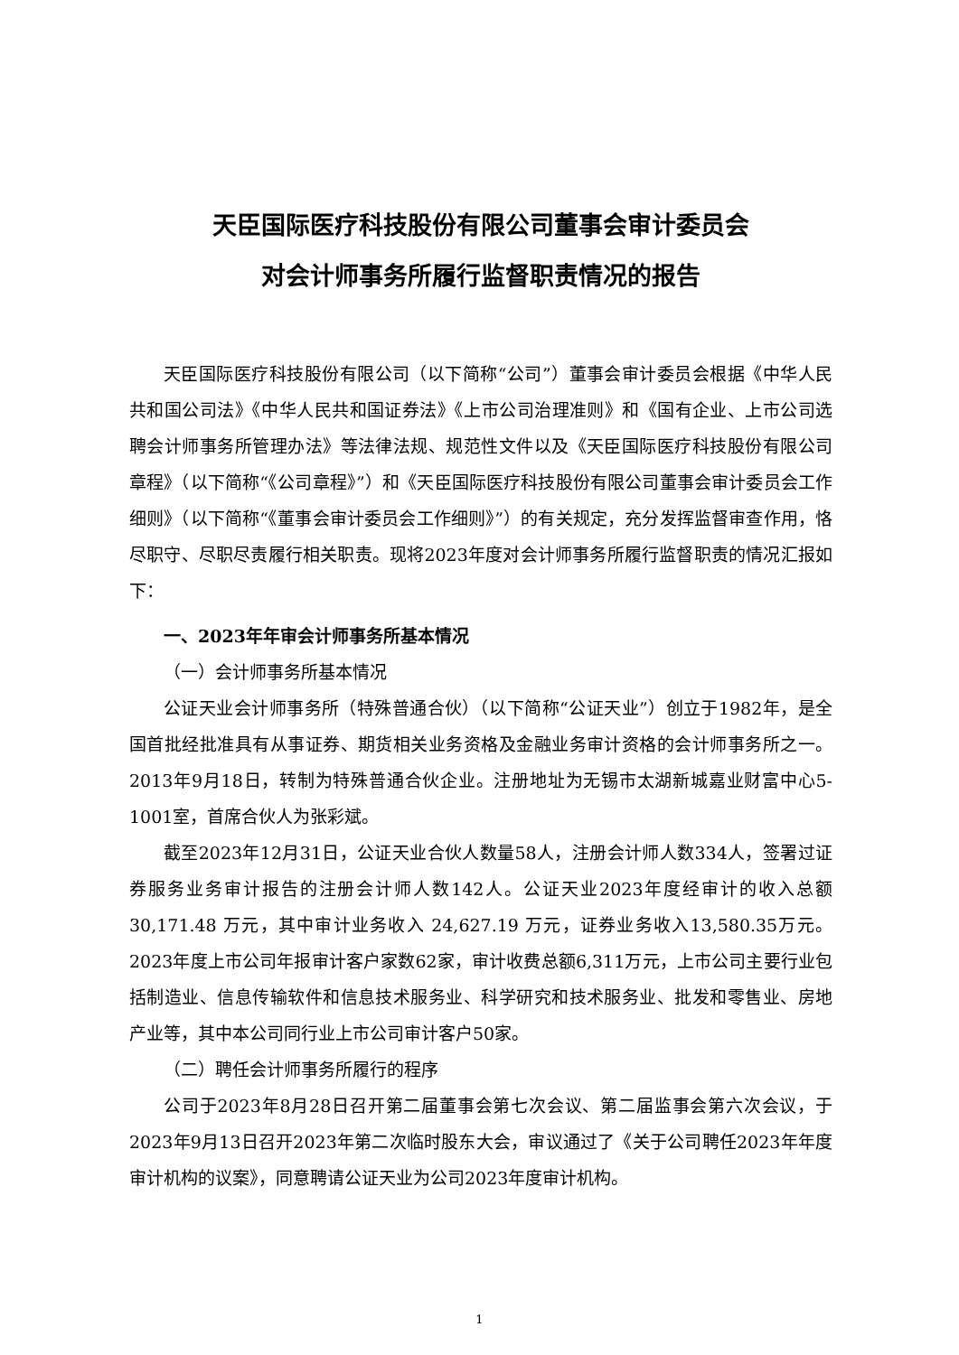天臣国际医疗科技股份有限公司董事会审计委员会
对会计师事务所履行监督职责情况的报告
天臣国际医疗科技股份有限公司（以下简称“公司”）董事会审计委员会根据《中华人民共和国公司法》《中华人民共和国证券法》《上市公司治理准则》和《国有企业、上市公司选聘会计师事务所管理办法》等法律法规、规范性文件以及《天臣国际医疗科技股份有限公司章程》（以下简称“《公司章程》”）和《天臣国际医疗科技股份有限公司董事会审计委员会工作细则》（以下简称“《董事会审计委员会工作细则》”）的有关规定，充分发挥监督审查作用，恪尽职守、尽职尽责履行相关职责。现将2023年度对会计师事务所履行监督职责的情况汇报如下：
一、2023年年审会计师事务所基本情况
（一）会计师事务所基本情况
公证天业会计师事务所（特殊普通合伙）（以下简称“公证天业”）创立于1982年，是全国首批经批准具有从事证券、期货相关业务资格及金融业务审计资格的会计师事务所之一。2013年9月18日，转制为特殊普通合伙企业。注册地址为无锡市太湖新城嘉业财富中心5-1001室，首席合伙人为张彩斌。
截至2023年12月31日，公证天业合伙人数量58人，注册会计师人数334人，签署过证券服务业务审计报告的注册会计师人数142人。公证天业2023年度经审计的收入总额 30,171.48 万元，其中审计业务收入 24,627.19 万元，证券业务收入13,580.35万元。2023年度上市公司年报审计客户家数62家，审计收费总额6,311万元，上市公司主要行业包括制造业、信息传输软件和信息技术服务业、科学研究和技术服务业、批发和零售业、房地产业等，其中本公司同行业上市公司审计客户50家。
（二）聘任会计师事务所履行的程序
公司于2023年8月28日召开第二届董事会第七次会议、第二届监事会第六次会议，于2023年9月13日召开2023年第二次临时股东大会，审议通过了《关于公司聘任2023年年度审计机构的议案》，同意聘请公证天业为公司2023年度审计机构。
1